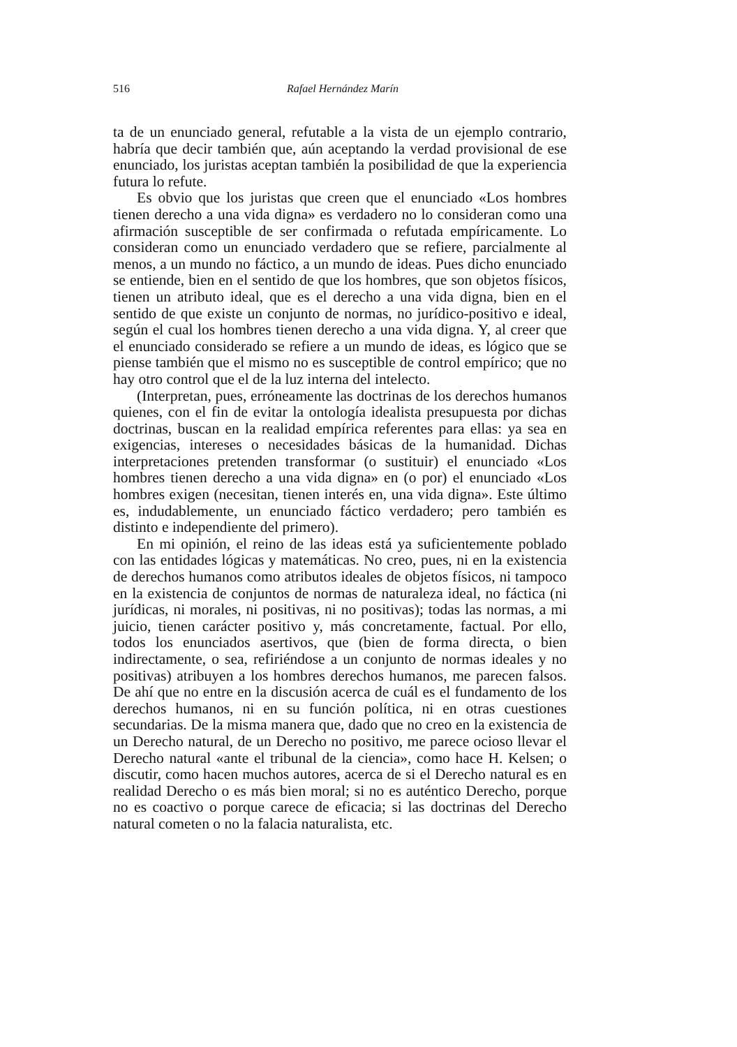516 Rafael Hernández Marín
ta de un enunciado general, refutable a la vista de un ejemplo contrario, habría que decir también que, aún aceptando la verdad provisional de ese enunciado, los juristas aceptan también la posibilidad de que la experiencia futura lo refute.
Es obvio que los juristas que creen que el enunciado «Los hombres tienen derecho a una vida digna» es verdadero no lo consideran como una afirmación susceptible de ser confirmada o refutada empíricamente. Lo consideran como un enunciado verdadero que se refiere, parcialmente al menos, a un mundo no fáctico, a un mundo de ideas. Pues dicho enunciado se entiende, bien en el sentido de que los hombres, que son objetos físicos, tienen un atributo ideal, que es el derecho a una vida digna, bien en el sentido de que existe un conjunto de normas, no jurídico-positivo e ideal, según el cual los hombres tienen derecho a una vida digna. Y, al creer que el enunciado considerado se refiere a un mundo de ideas, es lógico que se piense también que el mismo no es susceptible de control empírico; que no hay otro control que el de la luz interna del intelecto.
(Interpretan, pues, erróneamente las doctrinas de los derechos humanos quienes, con el fin de evitar la ontología idealista presupuesta por dichas doctrinas, buscan en la realidad empírica referentes para ellas: ya sea en exigencias, intereses o necesidades básicas de la humanidad. Dichas interpretaciones pretenden transformar (o sustituir) el enunciado «Los hombres tienen derecho a una vida digna» en (o por) el enunciado «Los hombres exigen (necesitan, tienen interés en, una vida digna». Este último es, indudablemente, un enunciado fáctico verdadero; pero también es distinto e independiente del primero).
En mi opinión, el reino de las ideas está ya suficientemente poblado con las entidades lógicas y matemáticas. No creo, pues, ni en la existencia de derechos humanos como atributos ideales de objetos físicos, ni tampoco en la existencia de conjuntos de normas de naturaleza ideal, no fáctica (ni jurídicas, ni morales, ni positivas, ni no positivas); todas las normas, a mi juicio, tienen carácter positivo y, más concretamente, factual. Por ello, todos los enunciados asertivos, que (bien de forma directa, o bien indirectamente, o sea, refiriéndose a un conjunto de normas ideales y no positivas) atribuyen a los hombres derechos humanos, me parecen falsos. De ahí que no entre en la discusión acerca de cuál es el fundamento de los derechos humanos, ni en su función política, ni en otras cuestiones secundarias. De la misma manera que, dado que no creo en la existencia de un Derecho natural, de un Derecho no positivo, me parece ocioso llevar el Derecho natural «ante el tribunal de la ciencia», como hace H. Kelsen; o discutir, como hacen muchos autores, acerca de si el Derecho natural es en realidad Derecho o es más bien moral; si no es auténtico Derecho, porque no es coactivo o porque carece de eficacia; si las doctrinas del Derecho natural cometen o no la falacia naturalista, etc.